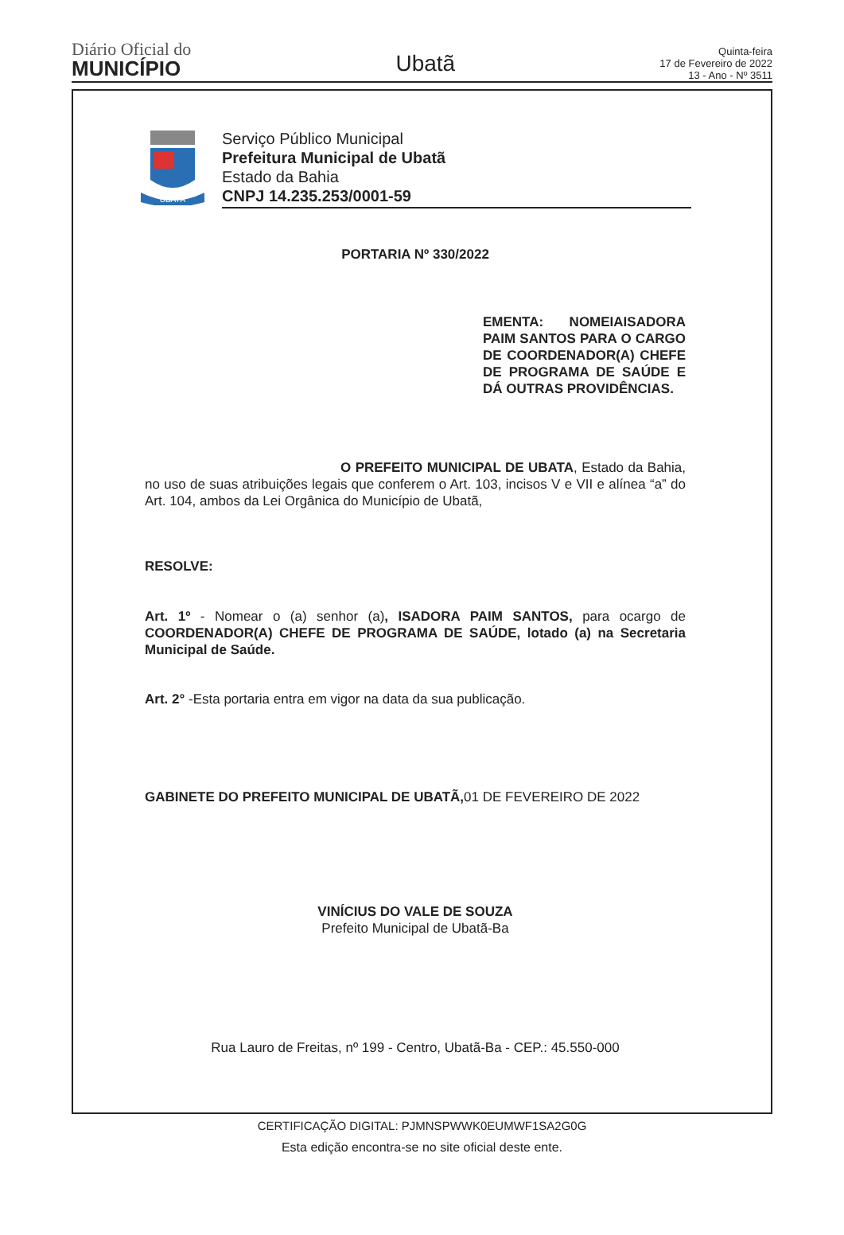Diário Oficial do
MUNICÍPIO
Ubatã
Quinta-feira
17 de Fevereiro de 2022
13 - Ano - Nº 3511
UBATÃ
Serviço Público Municipal
Prefeitura Municipal de Ubatã
Estado da Bahia
CNPJ 14.235.253/0001-59
PORTARIA Nº 330/2022
EMENTA: NOMEIAISADORA PAIM SANTOS PARA O CARGO DE COORDENADOR(A) CHEFE DE PROGRAMA DE SAÚDE E DÁ OUTRAS PROVIDÊNCIAS.
O PREFEITO MUNICIPAL DE UBATA, Estado da Bahia, no uso de suas atribuições legais que conferem o Art. 103, incisos V e VII e alínea “a” do Art. 104, ambos da Lei Orgânica do Município de Ubatã,
RESOLVE:
Art. 1º - Nomear o (a) senhor (a), ISADORA PAIM SANTOS, para ocargo de COORDENADOR(A) CHEFE DE PROGRAMA DE SAÚDE, lotado (a) na Secretaria Municipal de Saúde.
Art. 2° -Esta portaria entra em vigor na data da sua publicação.
GABINETE DO PREFEITO MUNICIPAL DE UBATÃ, 01 DE FEVEREIRO DE 2022
VINÍCIUS DO VALE DE SOUZA
Prefeito Municipal de Ubatã-Ba
Rua Lauro de Freitas, nº 199 - Centro, Ubatã-Ba - CEP.: 45.550-000
CERTIFICAÇÃO DIGITAL: PJMNSPWWK0EUMWF1SA2G0G
Esta edição encontra-se no site oficial deste ente.